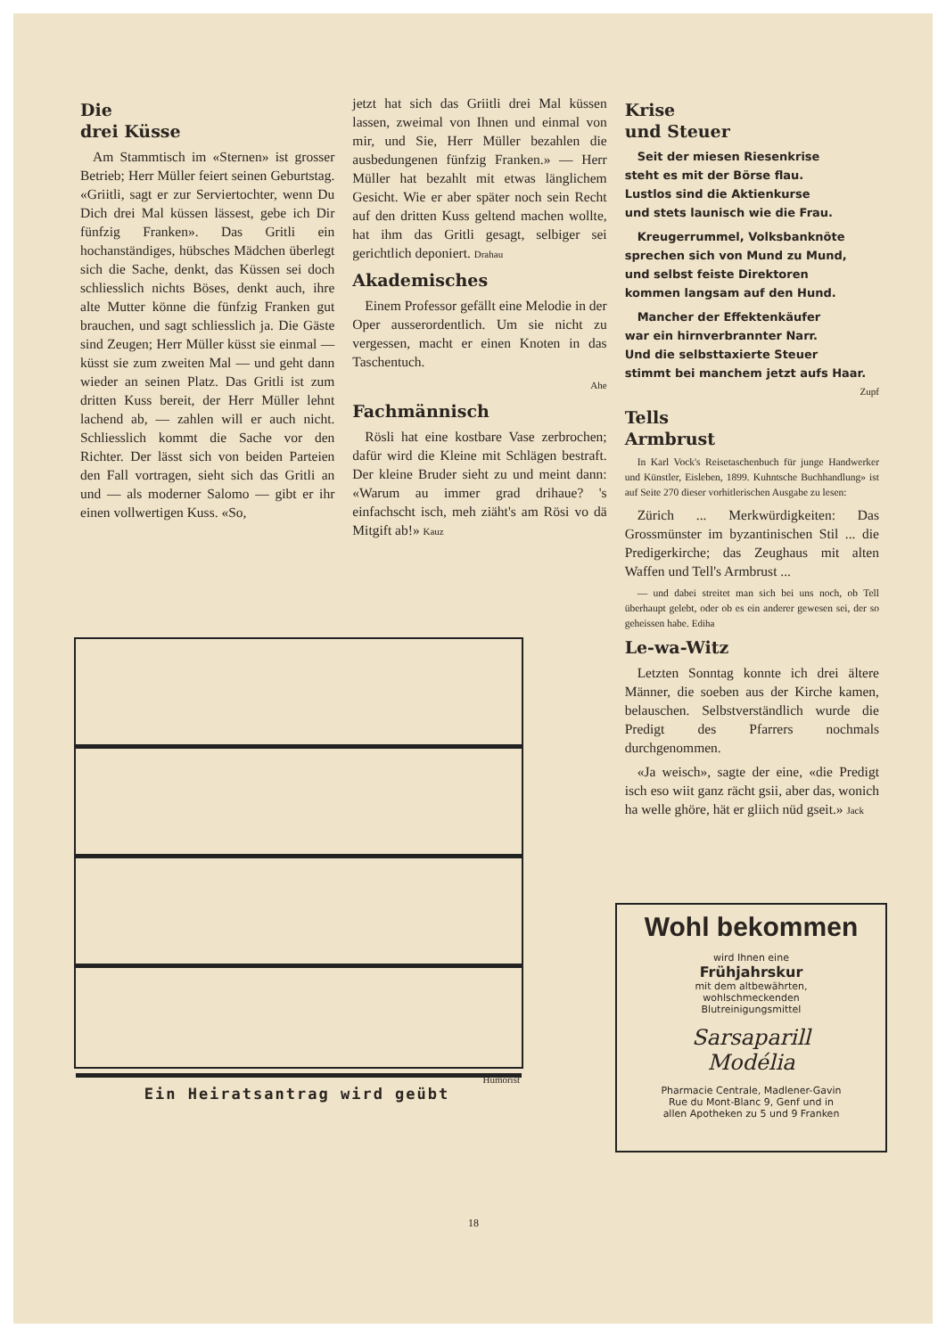Die
drei Küsse
Am Stammtisch im «Sternen» ist grosser Betrieb; Herr Müller feiert seinen Geburtstag. «Griitli, sagt er zur Serviertochter, wenn Du Dich drei Mal küssen lässest, gebe ich Dir fünfzig Franken». Das Gritli ein hochanständiges, hübsches Mädchen überlegt sich die Sache, denkt, das Küssen sei doch schliesslich nichts Böses, denkt auch, ihre alte Mutter könne die fünfzig Franken gut brauchen, und sagt schliesslich ja. Die Gäste sind Zeugen; Herr Müller küsst sie einmal — küsst sie zum zweiten Mal — und geht dann wieder an seinen Platz. Das Gritli ist zum dritten Kuss bereit, der Herr Müller lehnt lachend ab, — zahlen will er auch nicht. Schliesslich kommt die Sache vor den Richter. Der lässt sich von beiden Parteien den Fall vortragen, sieht sich das Gritli an und — als moderner Salomo — gibt er ihr einen vollwertigen Kuss. «So,
jetzt hat sich das Griitli drei Mal küssen lassen, zweimal von Ihnen und einmal von mir, und Sie, Herr Müller bezahlen die ausbedungenen fünfzig Franken.» — Herr Müller hat bezahlt mit etwas länglichem Gesicht. Wie er aber später noch sein Recht auf den dritten Kuss geltend machen wollte, hat ihm das Gritli gesagt, selbiger sei gerichtlich deponiert. Drahau
Akademisches
Einem Professor gefällt eine Melodie in der Oper ausserordentlich. Um sie nicht zu vergessen, macht er einen Knoten in das Taschentuch.
Ahe
Fachmännisch
Rösli hat eine kostbare Vase zerbrochen; dafür wird die Kleine mit Schlägen bestraft. Der kleine Bruder sieht zu und meint dann: «Warum au immer grad drihaue? 's einfachscht isch, meh ziäht's am Rösi vo dä Mitgift ab!» Kauz
Krise
und Steuer
Seit der miesen Riesenkrise
steht es mit der Börse flau.
Lustlos sind die Aktienkurse
und stets launisch wie die Frau.
Kreugerrummel, Volksbanknöte
sprechen sich von Mund zu Mund,
und selbst feiste Direktoren
kommen langsam auf den Hund.
Mancher der Effektenkäufer
war ein hirnverbrannter Narr.
Und die selbsttaxierte Steuer
stimmt bei manchem jetzt aufs Haar.
Zupf
Tells
Armbrust
In Karl Vock's Reisetaschenbuch für junge Handwerker und Künstler, Eisleben, 1899. Kuhntsche Buchhandlung» ist auf Seite 270 dieser vorhitlerischen Ausgabe zu lesen:
Zürich ... Merkwürdigkeiten: Das Grossmünster im byzantinischen Stil ... die Predigerkirche; das Zeughaus mit alten Waffen und Tell's Armbrust ...
— und dabei streitet man sich bei uns noch, ob Tell überhaupt gelebt, oder ob es ein anderer gewesen sei, der so geheissen habe. Ediha
Le-wa-Witz
Letzten Sonntag konnte ich drei ältere Männer, die soeben aus der Kirche kamen, belauschen. Selbstverständlich wurde die Predigt des Pfarrers nochmals durchgenommen.
«Ja weisch», sagte der eine, «die Predigt isch eso wiit ganz rächt gsii, aber das, wonich ha welle ghöre, hät er gliich nüd gseit.» Jack
Humorist
Ein Heiratsantrag wird geübt
Wohl bekommen
wird Ihnen eine
Frühjahrskur
mit dem altbewährten,
wohlschmeckenden
Blutreinigungsmittel
Sarsaparill
Modélia
Pharmacie Centrale, Madlener-Gavin
Rue du Mont-Blanc 9, Genf und in
allen Apotheken zu 5 und 9 Franken
18